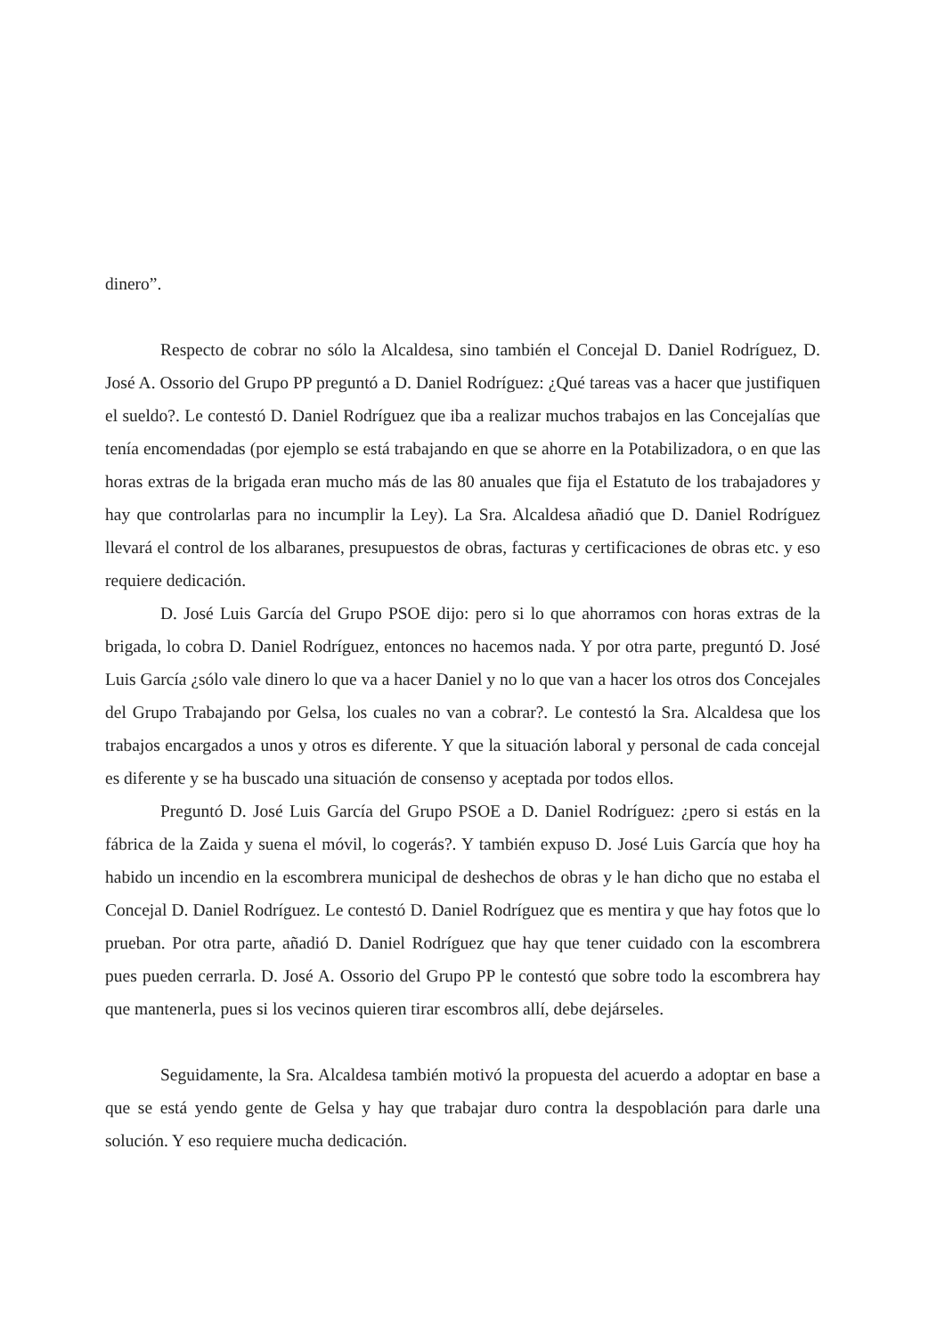dinero”.
Respecto de cobrar no sólo la Alcaldesa, sino también el Concejal D. Daniel Rodríguez, D. José A. Ossorio del Grupo PP preguntó a D. Daniel Rodríguez: ¿Qué tareas vas a hacer que justifiquen el sueldo?. Le contestó D. Daniel Rodríguez que iba a realizar muchos trabajos en las Concejalías que tenía encomendadas (por ejemplo se está trabajando en que se ahorre en la Potabilizadora, o en que las horas extras de la brigada eran mucho más de las 80 anuales que fija el Estatuto de los trabajadores y hay que controlarlas para no incumplir la Ley). La Sra. Alcaldesa añadió que D. Daniel Rodríguez llevará el control de los albaranes, presupuestos de obras, facturas y certificaciones de obras etc. y eso requiere dedicación.
D. José Luis García del Grupo PSOE dijo: pero si lo que ahorramos con horas extras de la brigada, lo cobra D. Daniel Rodríguez, entonces no hacemos nada. Y por otra parte, preguntó D. José Luis García ¿sólo vale dinero lo que va a hacer Daniel y no lo que van a hacer los otros dos Concejales del Grupo Trabajando por Gelsa, los cuales no van a cobrar?. Le contestó la Sra. Alcaldesa que los trabajos encargados a unos y otros es diferente. Y que la situación laboral y personal de cada concejal es diferente y se ha buscado una situación de consenso y aceptada por todos ellos.
Preguntó D. José Luis García del Grupo PSOE a D. Daniel Rodríguez: ¿pero si estás en la fábrica de la Zaida y suena el móvil, lo cogerás?. Y también expuso D. José Luis García que hoy ha habido un incendio en la escombrera municipal de deshechos de obras y le han dicho que no estaba el Concejal D. Daniel Rodríguez. Le contestó D. Daniel Rodríguez que es mentira y que hay fotos que lo prueban. Por otra parte, añadió D. Daniel Rodríguez que hay que tener cuidado con la escombrera pues pueden cerrarla. D. José A. Ossorio del Grupo PP le contestó que sobre todo la escombrera hay que mantenerla, pues si los vecinos quieren tirar escombros allí, debe dejárseles.
Seguidamente, la Sra. Alcaldesa también motivó la propuesta del acuerdo a adoptar en base a que se está yendo gente de Gelsa y hay que trabajar duro contra la despoblación para darle una solución. Y eso requiere mucha dedicación.